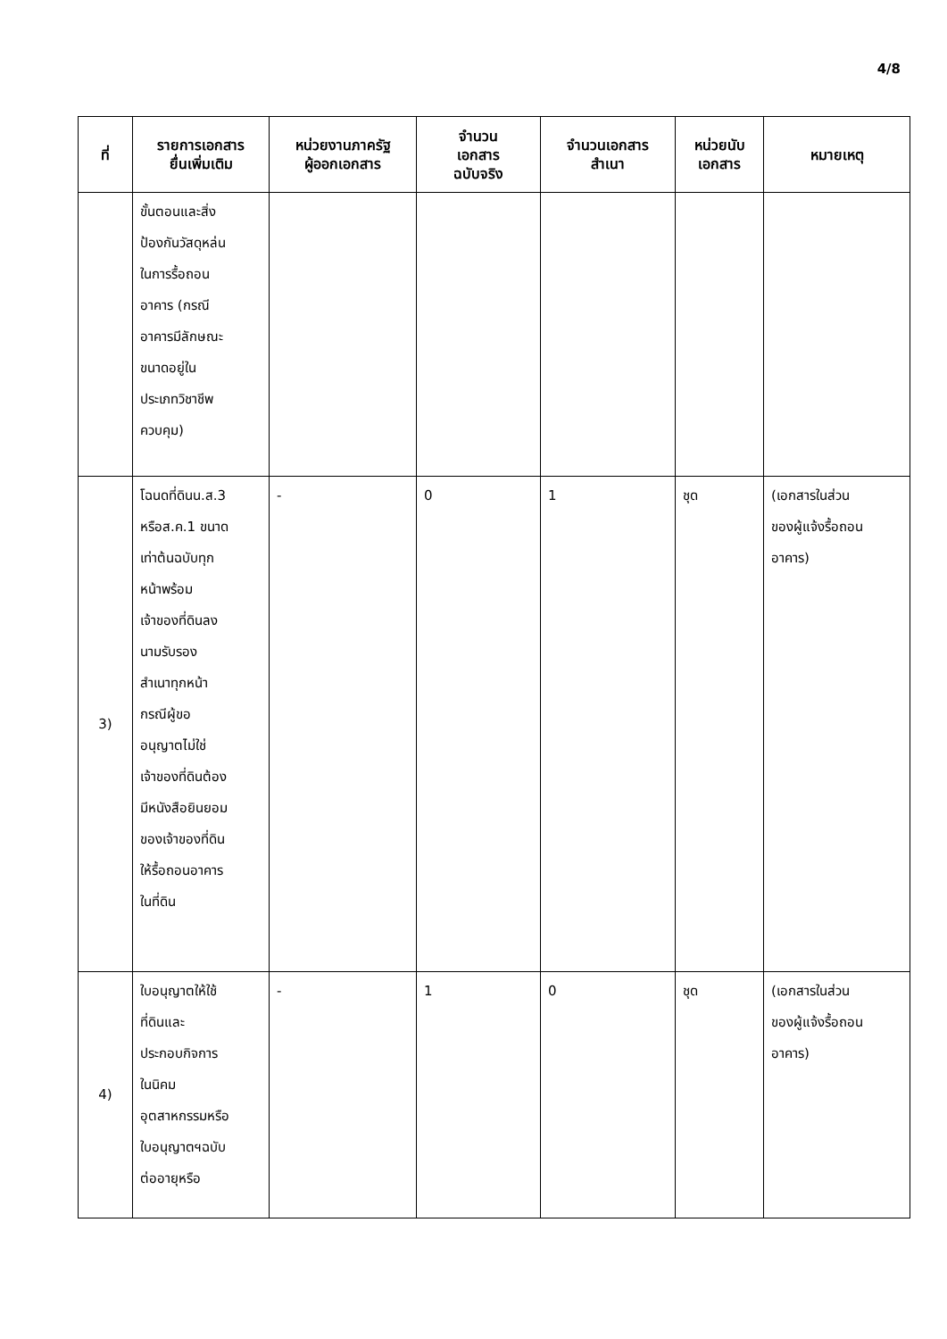4/8
| ที่ | รายการเอกสาร ยื่นเพิ่มเติม | หน่วยงานภาครัฐ ผู้ออกเอกสาร | จำนวน เอกสาร ฉบับจริง | จำนวนเอกสาร สำเนา | หน่วยนับ เอกสาร | หมายเหตุ |
| --- | --- | --- | --- | --- | --- | --- |
| | ขั้นตอนและสิ่ง ป้องกันวัสดุหล่น ในการรื้อถอน อาคาร (กรณี อาคารมีลักษณะ ขนาดอยู่ใน ประเภทวิชาชีพ ควบคุม) | | | | | |
| 3) | โฉนดที่ดินน.ส.3 หรือส.ค.1 ขนาด เท่าต้นฉบับทุก หน้าพร้อม เจ้าของที่ดินลง นามรับรอง สำเนาทุกหน้า กรณีผู้ขอ อนุญาตไม่ใช่ เจ้าของที่ดินต้อง มีหนังสือยินยอม ของเจ้าของที่ดิน ให้รื้อถอนอาคาร ในที่ดิน | - | 0 | 1 | ชุด | (เอกสารในส่วน ของผู้แจ้งรื้อถอน อาคาร) |
| 4) | ใบอนุญาตให้ใช้ ที่ดินและ ประกอบกิจการ ในนิคม อุตสาหกรรมหรือ ใบอนุญาตฯฉบับ ต่ออายุหรือ | - | 1 | 0 | ชุด | (เอกสารในส่วน ของผู้แจ้งรื้อถอน อาคาร) |